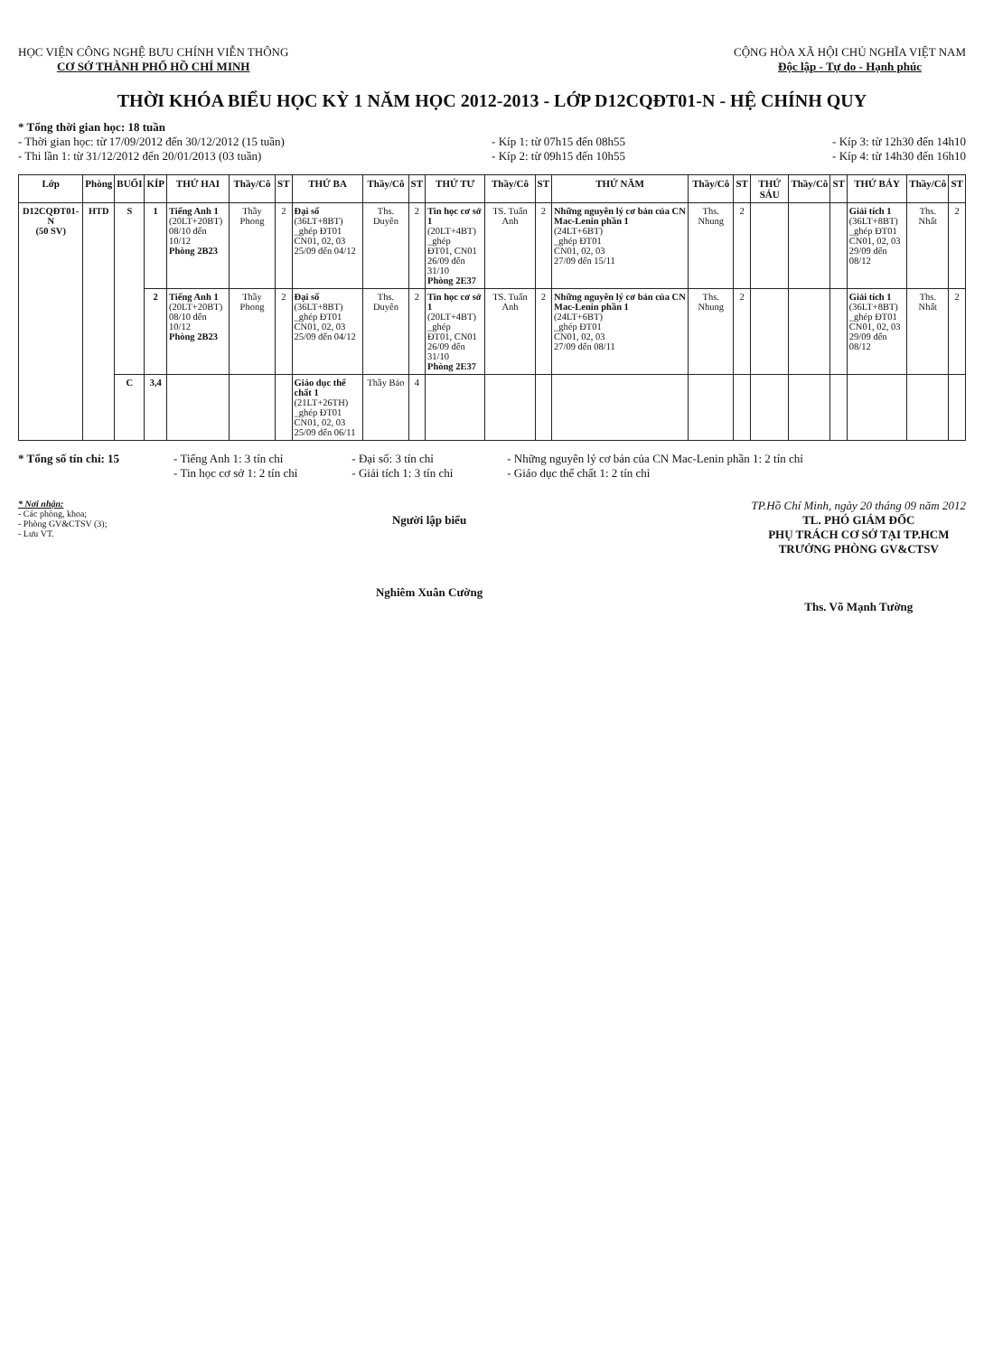HỌC VIỆN CÔNG NGHỆ BƯU CHÍNH VIỄN THÔNG
CƠ SỞ THÀNH PHỐ HỒ CHÍ MINH
CỘNG HÒA XÃ HỘI CHỦ NGHĨA VIỆT NAM
Độc lập - Tự do - Hạnh phúc
THỜI KHÓA BIỂU HỌC KỲ 1 NĂM HỌC 2012-2013 - LỚP D12CQĐT01-N - HỆ CHÍNH QUY
* Tổng thời gian học: 18 tuần
- Thời gian học: từ 17/09/2012 đến 30/12/2012 (15 tuần)
- Thi lần 1: từ 31/12/2012 đến 20/01/2013 (03 tuần)
- Kíp 1: từ 07h15 đến 08h55
- Kíp 2: từ 09h15 đến 10h55
- Kíp 3: từ 12h30 đến 14h10
- Kíp 4: từ 14h30 đến 16h10
| Lớp | Phòng | BUỔI | KÍP | THỨ HAI | Thầy/Cô | ST | THỨ BA | Thầy/Cô | ST | THỨ TƯ | Thầy/Cô | ST | THỨ NĂM | Thầy/Cô | ST | THỨ SÁU | Thầy/Cô | ST | THỨ BẢY | Thầy/Cô | ST |
| --- | --- | --- | --- | --- | --- | --- | --- | --- | --- | --- | --- | --- | --- | --- | --- | --- | --- | --- | --- | --- | --- |
| D12CQĐT01-N (50 SV) | HTD | S | 1 | Tiếng Anh 1 (20LT+20BT) 08/10 đến 10/12 Phòng 2B23 | Thầy Phong | 2 | Đại số (36LT+8BT) _ghép ĐT01 CN01, 02, 03 25/09 đến 04/12 | Ths. Duyên | 2 | Tin học cơ sở 1 (20LT+4BT) _ghép ĐT01, CN01 26/09 đến 31/10 Phòng 2E37 | TS. Tuấn Anh | 2 | Những nguyên lý cơ bản của CN Mac-Lenin phần 1 (24LT+6BT) _ghép ĐT01 CN01, 02, 03 27/09 đến 15/11 | Ths. Nhung | 2 | | | | Giải tích 1 (36LT+8BT) _ghép ĐT01 CN01, 02, 03 29/09 đến 08/12 | Ths. Nhất | 2 |
| | | | 2 | Tiếng Anh 1 (20LT+20BT) 08/10 đến 10/12 Phòng 2B23 | Thầy Phong | 2 | Đại số (36LT+8BT) _ghép ĐT01 CN01, 02, 03 25/09 đến 04/12 | Ths. Duyên | 2 | Tin học cơ sở 1 (20LT+4BT) _ghép ĐT01, CN01 26/09 đến 31/10 Phòng 2E37 | TS. Tuấn Anh | 2 | Những nguyên lý cơ bản của CN Mac-Lenin phần 1 (24LT+6BT) _ghép ĐT01 CN01, 02, 03 27/09 đến 08/11 | Ths. Nhung | 2 | | | | Giải tích 1 (36LT+8BT) _ghép ĐT01 CN01, 02, 03 29/09 đến 08/12 | Ths. Nhất | 2 |
| | | C | 3,4 | | | | Giáo dục thể chất 1 (21LT+26TH) _ghép ĐT01 CN01, 02, 03 25/09 đến 06/11 | Thầy Bảo | 4 | | | | | | | | | | | | |
* Tổng số tín chỉ: 15 - Tiếng Anh 1: 3 tín chỉ
- Tin học cơ sở 1: 2 tín chỉ
- Đại số: 3 tín chỉ
- Giải tích 1: 3 tín chỉ
- Những nguyên lý cơ bản của CN Mac-Lenin phần 1: 2 tín chỉ
- Giáo dục thể chất 1: 2 tín chỉ
* Nơi nhận:
- Các phòng, khoa;
- Phòng GV&CTSV (3);
- Lưu VT.
Người lập biểu
Nghiêm Xuân Cường
TP.Hồ Chí Minh, ngày 20 tháng 09 năm 2012
TL. PHÓ GIÁM ĐỐC
PHỤ TRÁCH CƠ SỞ TẠI TP.HCM
TRƯỞNG PHÒNG GV&CTSV
Ths. Võ Mạnh Tường